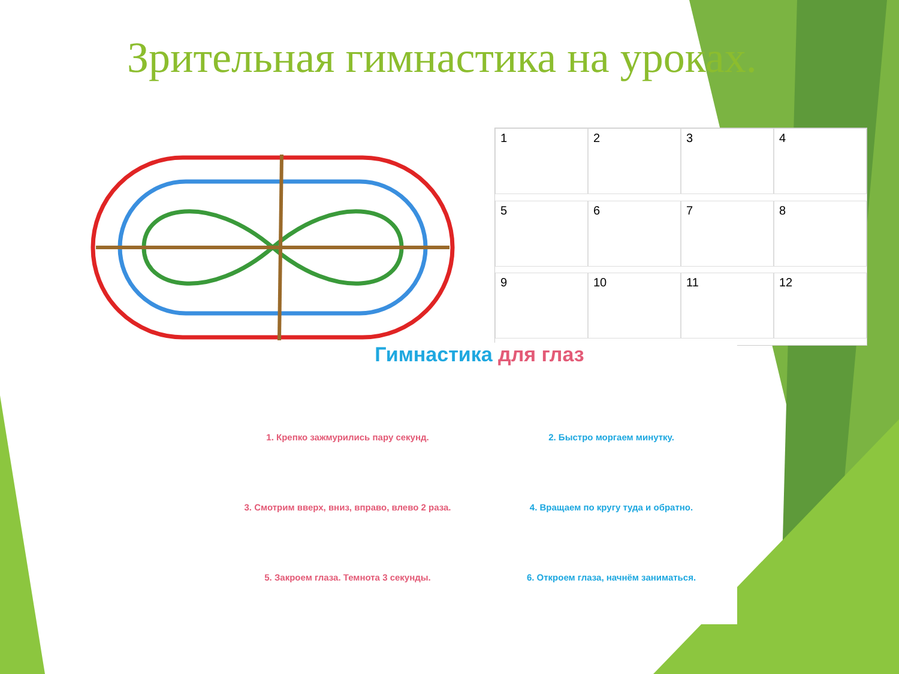Зрительная гимнастика на уроках.
1
2
3
4
5
6
7
8
9
10
11
12
Гимнастика для глаз
1. Крепко зажмурились пару секунд.
2. Быстро моргаем минутку.
3. Смотрим вверх, вниз, вправо, влево 2 раза.
4. Вращаем по кругу туда и обратно.
5. Закроем глаза. Темнота 3 секунды.
6. Откроем глаза, начнём заниматься.